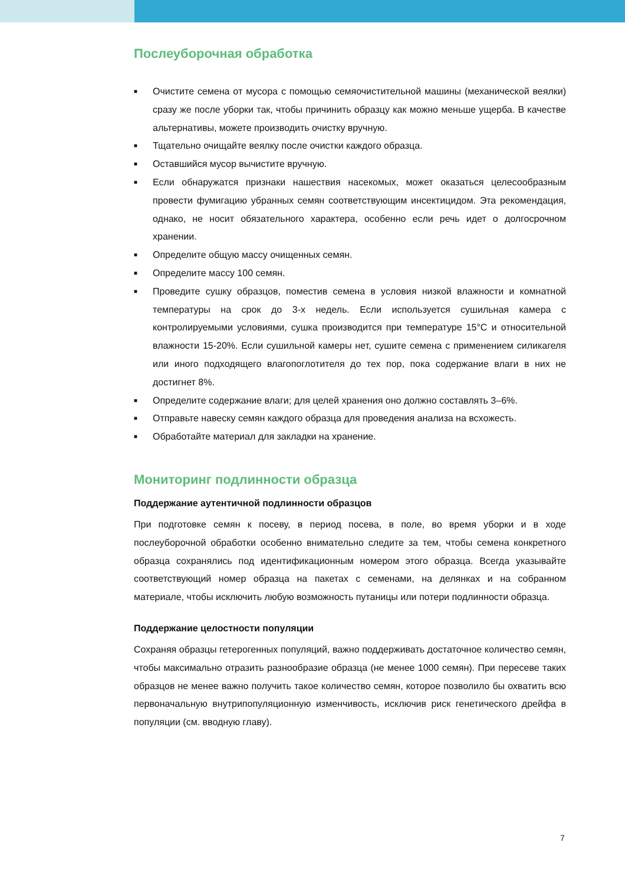Послеуборочная обработка
■ Очистите семена от мусора с помощью семяочистительной машины (механической веялки) сразу же после уборки так, чтобы причинить образцу как можно меньше ущерба. В качестве альтернативы, можете производить очистку вручную.
■ Тщательно очищайте веялку после очистки каждого образца.
■ Оставшийся мусор вычистите вручную.
■ Если обнаружатся признаки нашествия насекомых, может оказаться целесообразным провести фумигацию убранных семян соответствующим инсектицидом. Эта рекомендация, однако, не носит обязательного характера, особенно если речь идет о долгосрочном хранении.
■ Определите общую массу очищенных семян.
■ Определите массу 100 семян.
■ Проведите сушку образцов, поместив семена в условия низкой влажности и комнатной температуры на срок до 3-х недель. Если используется сушильная камера с контролируемыми условиями, сушка производится при температуре 15°C и относительной влажности 15-20%. Если сушильной камеры нет, сушите семена с применением силикагеля или иного подходящего влагопоглотителя до тех пор, пока содержание влаги в них не достигнет 8%.
■ Определите содержание влаги; для целей хранения оно должно составлять 3–6%.
■ Отправьте навеску семян каждого образца для проведения анализа на всхожесть.
■ Обработайте материал для закладки на хранение.
Мониторинг подлинности образца
Поддержание аутентичной подлинности образцов
При подготовке семян к посеву, в период посева, в поле, во время уборки и в ходе послеуборочной обработки особенно внимательно следите за тем, чтобы семена конкретного образца сохранялись под идентификационным номером этого образца. Всегда указывайте соответствующий номер образца на пакетах с семенами, на делянках и на собранном материале, чтобы исключить любую возможность путаницы или потери подлинности образца.
Поддержание целостности популяции
Сохраняя образцы гетерогенных популяций, важно поддерживать достаточное количество семян, чтобы максимально отразить разнообразие образца (не менее 1000 семян). При пересеве таких образцов не менее важно получить такое количество семян, которое позволило бы охватить всю первоначальную внутрипопуляционную изменчивость, исключив риск генетического дрейфа в популяции (см. вводную главу).
7